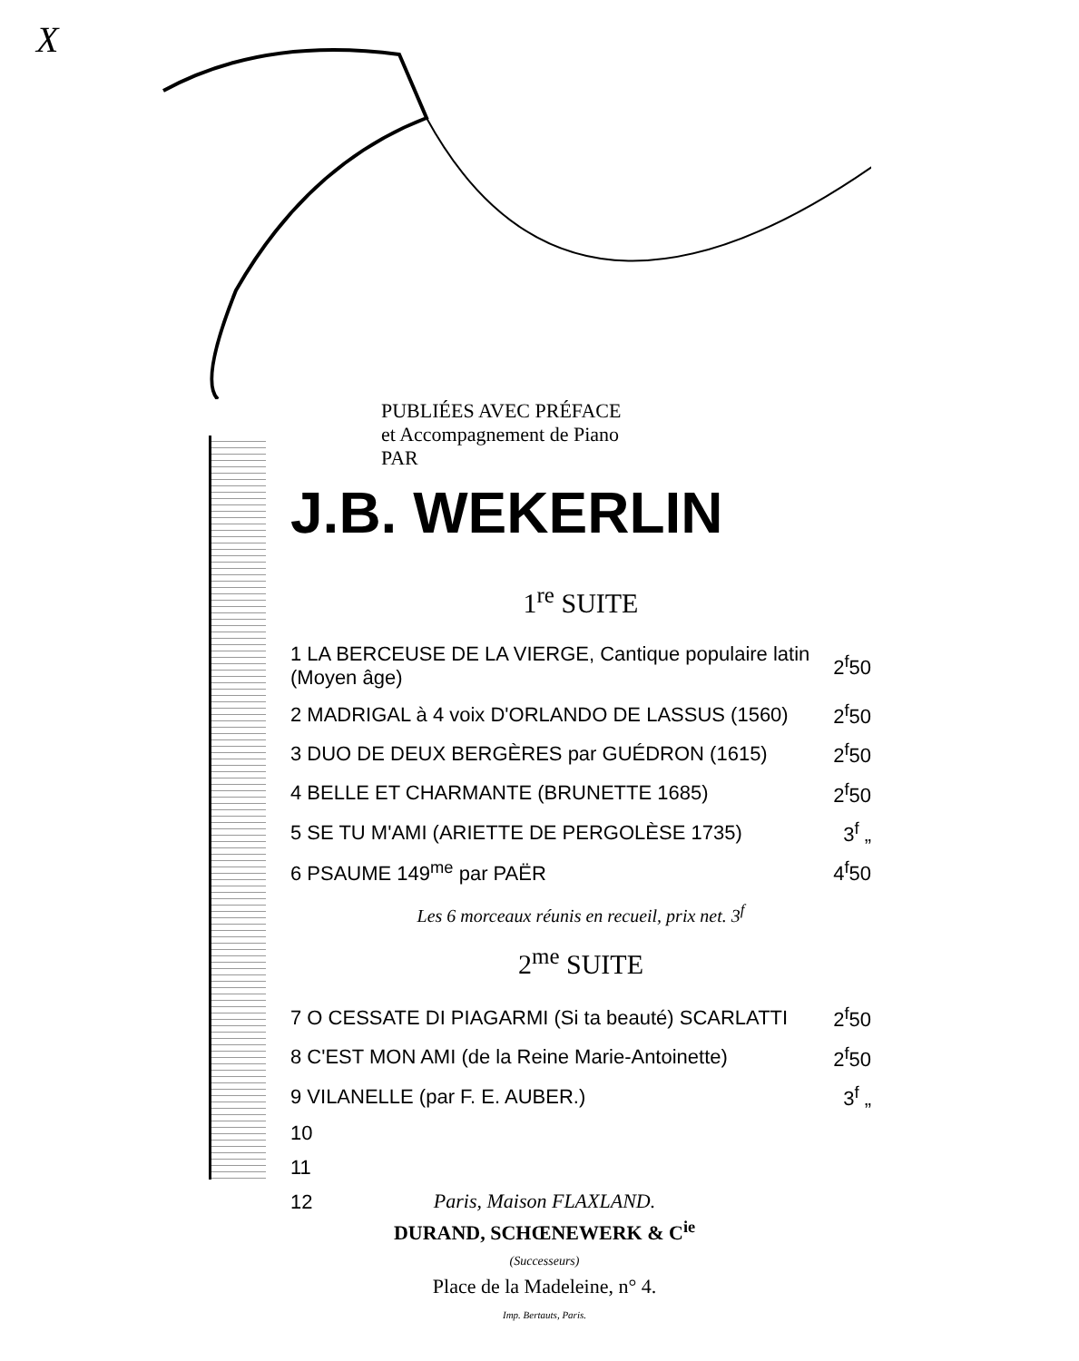X
PUBLIÉES AVEC PRÉFACE
et Accompagnement de Piano
PAR
J.B. WEKERLIN
1<sup>re</sup> SUITE
| 1 LA BERCEUSE DE LA VIERGE, Cantique populaire latin (Moyen âge) | 2<sup>f</sup>50 |
| 2 MADRIGAL à 4 voix D'ORLANDO DE LASSUS (1560) | 2<sup>f</sup>50 |
| 3 DUO DE DEUX BERGÈRES par GUÉDRON (1615) | 2<sup>f</sup>50 |
| 4 BELLE ET CHARMANTE (BRUNETTE 1685) | 2<sup>f</sup>50 |
| 5 SE TU M'AMI (ARIETTE DE PERGOLÈSE 1735) | 3<sup>f</sup> „ |
| 6 PSAUME 149<sup>me</sup> par PAËR | 4<sup>f</sup>50 |
Les 6 morceaux réunis en recueil, prix net. 3<sup>f</sup>
2<sup>me</sup> SUITE
| 7 O CESSATE DI PIAGARMI (Si ta beauté) SCARLATTI | 2<sup>f</sup>50 |
| 8 C'EST MON AMI (de la Reine Marie-Antoinette) | 2<sup>f</sup>50 |
| 9 VILANELLE (par F. E. AUBER.) | 3<sup>f</sup> „ |
| 10 | |
| 11 | |
| 12 | |
Paris, Maison FLAXLAND.
DURAND, SCHŒNEWERK & C<sup>ie</sup>
(Successeurs)
Place de la Madeleine, n° 4.
Imp. Bertauts, Paris.